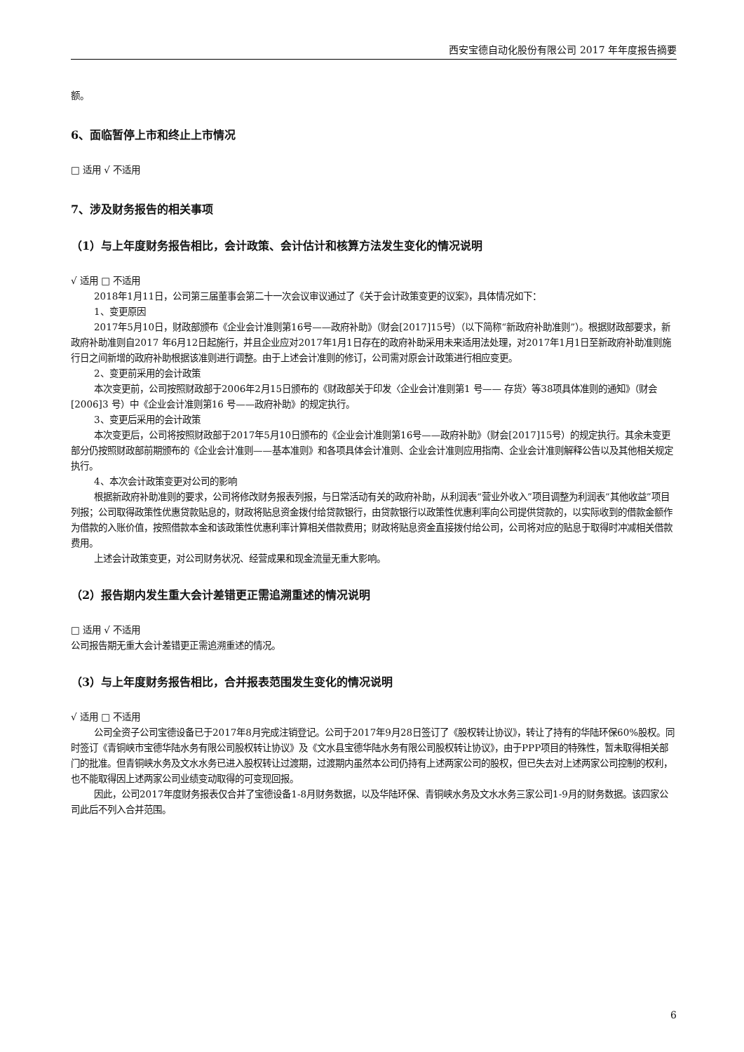西安宝德自动化股份有限公司 2017 年年度报告摘要
额。
6、面临暂停上市和终止上市情况
□ 适用 √ 不适用
7、涉及财务报告的相关事项
（1）与上年度财务报告相比，会计政策、会计估计和核算方法发生变化的情况说明
√ 适用 □ 不适用
2018年1月11日，公司第三届董事会第二十一次会议审议通过了《关于会计政策变更的议案》，具体情况如下：
1、变更原因
2017年5月10日，财政部颁布《企业会计准则第16号——政府补助》（财会[2017]15号）（以下简称“新政府补助准则”）。根据财政部要求，新政府补助准则自2017 年6月12日起施行，并且企业应对2017年1月1日存在的政府补助采用未来适用法处理，对2017年1月1日至新政府补助准则施行日之间新增的政府补助根据该准则进行调整。由于上述会计准则的修订，公司需对原会计政策进行相应变更。
2、变更前采用的会计政策
本次变更前，公司按照财政部于2006年2月15日颁布的《财政部关于印发〈企业会计准则第1 号—— 存货〉等38项具体准则的通知》（财会[2006]3 号）中《企业会计准则第16 号——政府补助》的规定执行。
3、变更后采用的会计政策
本次变更后，公司将按照财政部于2017年5月10日颁布的《企业会计准则第16号——政府补助》（财会[2017]15号）的规定执行。其余未变更部分仍按照财政部前期颁布的《企业会计准则——基本准则》和各项具体会计准则、企业会计准则应用指南、企业会计准则解释公告以及其他相关规定执行。
4、本次会计政策变更对公司的影响
根据新政府补助准则的要求，公司将修改财务报表列报，与日常活动有关的政府补助，从利润表“营业外收入”项目调整为利润表“其他收益”项目列报；公司取得政策性优惠贷款贴息的，财政将贴息资金拨付给贷款银行，由贷款银行以政策性优惠利率向公司提供贷款的，以实际收到的借款金额作为借款的入账价值，按照借款本金和该政策性优惠利率计算相关借款费用；财政将贴息资金直接拨付给公司，公司将对应的贴息于取得时冲减相关借款费用。
上述会计政策变更，对公司财务状况、经营成果和现金流量无重大影响。
（2）报告期内发生重大会计差错更正需追溯重述的情况说明
□ 适用 √ 不适用
公司报告期无重大会计差错更正需追溯重述的情况。
（3）与上年度财务报告相比，合并报表范围发生变化的情况说明
√ 适用 □ 不适用
公司全资子公司宝德设备已于2017年8月完成注销登记。公司于2017年9月28日签订了《股权转让协议》，转让了持有的华陆环保60%股权。同时签订《青铜峡市宝德华陆水务有限公司股权转让协议》及《文水县宝德华陆水务有限公司股权转让协议》，由于PPP项目的特殊性，暂未取得相关部门的批准。但青铜峡水务及文水水务已进入股权转让过渡期，过渡期内虽然本公司仍持有上述两家公司的股权，但已失去对上述两家公司控制的权利，也不能取得因上述两家公司业绩变动取得的可变现回报。
因此，公司2017年度财务报表仅合并了宝德设备1-8月财务数据，以及华陆环保、青铜峡水务及文水水务三家公司1-9月的财务数据。该四家公司此后不列入合并范围。
6